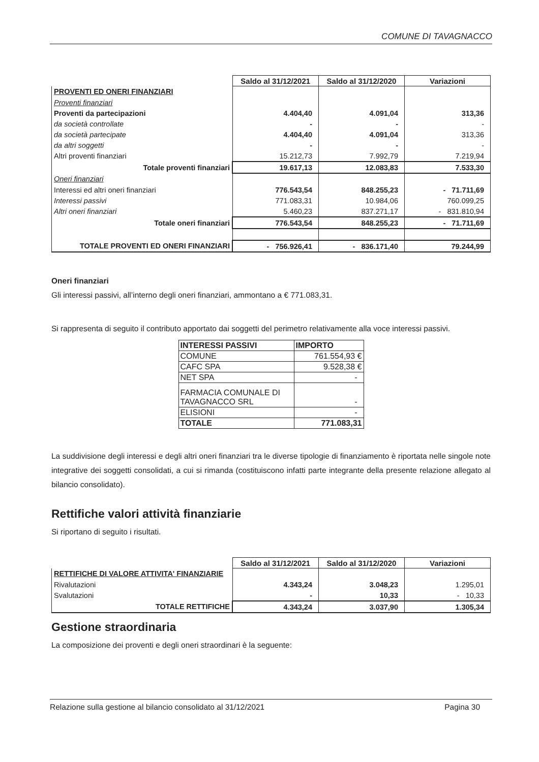COMUNE DI TAVAGNACCO
| | Saldo al 31/12/2021 | Saldo al 31/12/2020 | Variazioni |
| PROVENTI ED ONERI FINANZIARI | | | |
| Proventi finanziari | | | |
| Proventi da partecipazioni | 4.404,40 | 4.091,04 | 313,36 |
| da società controllate | - | - | - |
| da società partecipate | 4.404,40 | 4.091,04 | 313,36 |
| da altri soggetti | - | - | - |
| Altri proventi finanziari | 15.212,73 | 7.992,79 | 7.219,94 |
| Totale proventi finanziari | 19.617,13 | 12.083,83 | 7.533,30 |
| Oneri finanziari | | | |
| Interessi ed altri oneri finanziari | 776.543,54 | 848.255,23 | - 71.711,69 |
| Interessi passivi | 771.083,31 | 10.984,06 | 760.099,25 |
| Altri oneri finanziari | 5.460,23 | 837.271,17 | - 831.810,94 |
| Totale oneri finanziari | 776.543,54 | 848.255,23 | - 71.711,69 |
| TOTALE PROVENTI ED ONERI FINANZIARI | - 756.926,41 | - 836.171,40 | 79.244,99 |
Oneri finanziari
Gli interessi passivi, all’interno degli oneri finanziari, ammontano a € 771.083,31.
Si rappresenta di seguito il contributo apportato dai soggetti del perimetro relativamente alla voce interessi passivi.
| INTERESSI PASSIVI | IMPORTO |
| COMUNE | 761.554,93 € |
| CAFC SPA | 9.528,38 € |
| NET SPA | - |
| FARMACIA COMUNALE DI TAVAGNACCO SRL | - |
| ELISIONI | - |
| TOTALE | 771.083,31 |
La suddivisione degli interessi e degli altri oneri finanziari tra le diverse tipologie di finanziamento è riportata nelle singole note integrative dei soggetti consolidati, a cui si rimanda (costituiscono infatti parte integrante della presente relazione allegato al bilancio consolidato).
Rettifiche valori attività finanziarie
Si riportano di seguito i risultati.
| | Saldo al 31/12/2021 | Saldo al 31/12/2020 | Variazioni |
| RETTIFICHE DI VALORE ATTIVITA' FINANZIARIE | | | |
| Rivalutazioni | 4.343,24 | 3.048,23 | 1.295,01 |
| Svalutazioni | - | 10,33 | - 10,33 |
| TOTALE RETTIFICHE | 4.343,24 | 3.037,90 | 1.305,34 |
Gestione straordinaria
La composizione dei proventi e degli oneri straordinari è la seguente:
Relazione sulla gestione al bilancio consolidato al 31/12/2021 Pagina 30